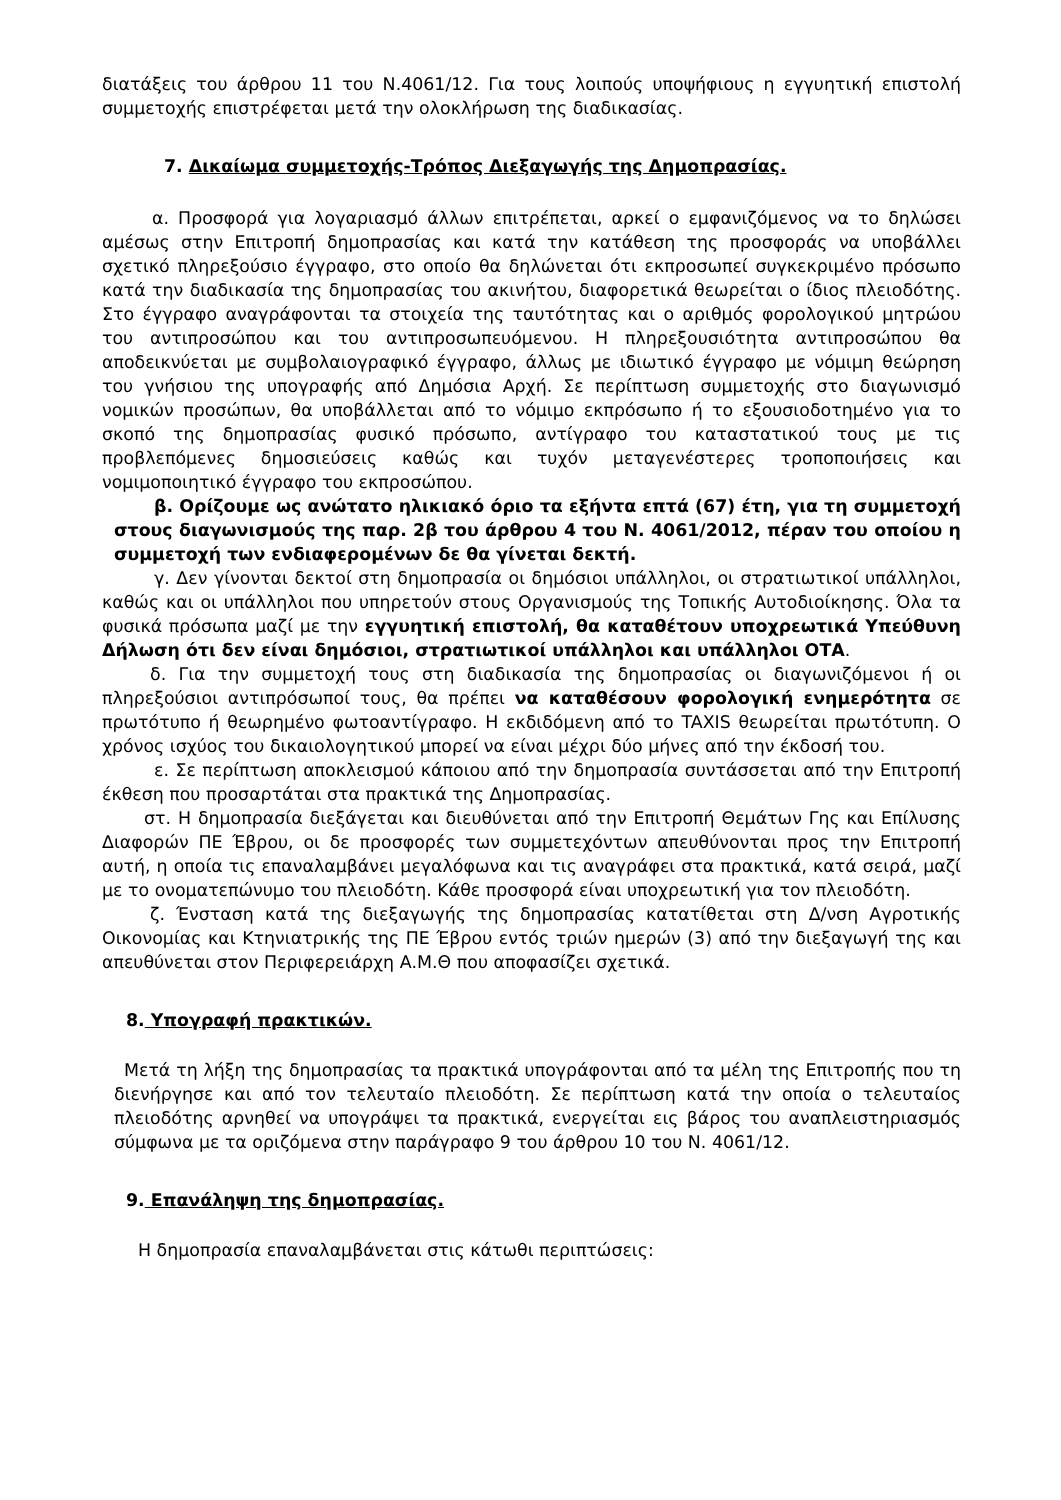διατάξεις του άρθρου 11 του Ν.4061/12. Για τους λοιπούς υποψήφιους η εγγυητική επιστολή συμμετοχής επιστρέφεται μετά την ολοκλήρωση της διαδικασίας.
7. Δικαίωμα συμμετοχής-Τρόπος Διεξαγωγής της Δημοπρασίας.
α. Προσφορά για λογαριασμό άλλων επιτρέπεται, αρκεί ο εμφανιζόμενος να το δηλώσει αμέσως στην Επιτροπή δημοπρασίας και κατά την κατάθεση της προσφοράς να υποβάλλει σχετικό πληρεξούσιο έγγραφο, στο οποίο θα δηλώνεται ότι εκπροσωπεί συγκεκριμένο πρόσωπο κατά την διαδικασία της δημοπρασίας του ακινήτου, διαφορετικά θεωρείται ο ίδιος πλειοδότης. Στο έγγραφο αναγράφονται τα στοιχεία της ταυτότητας και ο αριθμός φορολογικού μητρώου του αντιπροσώπου και του αντιπροσωπευόμενου. Η πληρεξουσιότητα αντιπροσώπου θα αποδεικνύεται με συμβολαιογραφικό έγγραφο, άλλως με ιδιωτικό έγγραφο με νόμιμη θεώρηση του γνήσιου της υπογραφής από Δημόσια Αρχή. Σε περίπτωση συμμετοχής στο διαγωνισμό νομικών προσώπων, θα υποβάλλεται από το νόμιμο εκπρόσωπο ή το εξουσιοδοτημένο για το σκοπό της δημοπρασίας φυσικό πρόσωπο, αντίγραφο του καταστατικού τους με τις προβλεπόμενες δημοσιεύσεις καθώς και τυχόν μεταγενέστερες τροποποιήσεις και νομιμοποιητικό έγγραφο του εκπροσώπου.
β. Ορίζουμε ως ανώτατο ηλικιακό όριο τα εξήντα επτά (67) έτη, για τη συμμετοχή στους διαγωνισμούς της παρ. 2β του άρθρου 4 του Ν. 4061/2012, πέραν του οποίου η συμμετοχή των ενδιαφερομένων δε θα γίνεται δεκτή.
γ. Δεν γίνονται δεκτοί στη δημοπρασία οι δημόσιοι υπάλληλοι, οι στρατιωτικοί υπάλληλοι, καθώς και οι υπάλληλοι που υπηρετούν στους Οργανισμούς της Τοπικής Αυτοδιοίκησης. Όλα τα φυσικά πρόσωπα μαζί με την εγγυητική επιστολή, θα καταθέτουν υποχρεωτικά Υπεύθυνη Δήλωση ότι δεν είναι δημόσιοι, στρατιωτικοί υπάλληλοι και υπάλληλοι ΟΤΑ.
δ. Για την συμμετοχή τους στη διαδικασία της δημοπρασίας οι διαγωνιζόμενοι ή οι πληρεξούσιοι αντιπρόσωποί τους, θα πρέπει να καταθέσουν φορολογική ενημερότητα σε πρωτότυπο ή θεωρημένο φωτοαντίγραφο. Η εκδιδόμενη από το TAXIS θεωρείται πρωτότυπη. Ο χρόνος ισχύος του δικαιολογητικού μπορεί να είναι μέχρι δύο μήνες από την έκδοσή του.
ε. Σε περίπτωση αποκλεισμού κάποιου από την δημοπρασία συντάσσεται από την Επιτροπή έκθεση που προσαρτάται στα πρακτικά της Δημοπρασίας.
στ. Η δημοπρασία διεξάγεται και διευθύνεται από την Επιτροπή Θεμάτων Γης και Επίλυσης Διαφορών ΠΕ Έβρου, οι δε προσφορές των συμμετεχόντων απευθύνονται προς την Επιτροπή αυτή, η οποία τις επαναλαμβάνει μεγαλόφωνα και τις αναγράφει στα πρακτικά, κατά σειρά, μαζί με το ονοματεπώνυμο του πλειοδότη. Κάθε προσφορά είναι υποχρεωτική για τον πλειοδότη.
ζ. Ένσταση κατά της διεξαγωγής της δημοπρασίας κατατίθεται στη Δ/νση Αγροτικής Οικονομίας και Κτηνιατρικής της ΠΕ Έβρου εντός τριών ημερών (3) από την διεξαγωγή της και απευθύνεται στον Περιφερειάρχη Α.Μ.Θ που αποφασίζει σχετικά.
8. Υπογραφή πρακτικών.
Μετά τη λήξη της δημοπρασίας τα πρακτικά υπογράφονται από τα μέλη της Επιτροπής που τη διενήργησε και από τον τελευταίο πλειοδότη. Σε περίπτωση κατά την οποία ο τελευταίος πλειοδότης αρνηθεί να υπογράψει τα πρακτικά, ενεργείται εις βάρος του αναπλειστηριασμός σύμφωνα με τα οριζόμενα στην παράγραφο 9 του άρθρου 10 του Ν. 4061/12.
9. Επανάληψη της δημοπρασίας.
Η δημοπρασία επαναλαμβάνεται στις κάτωθι περιπτώσεις: